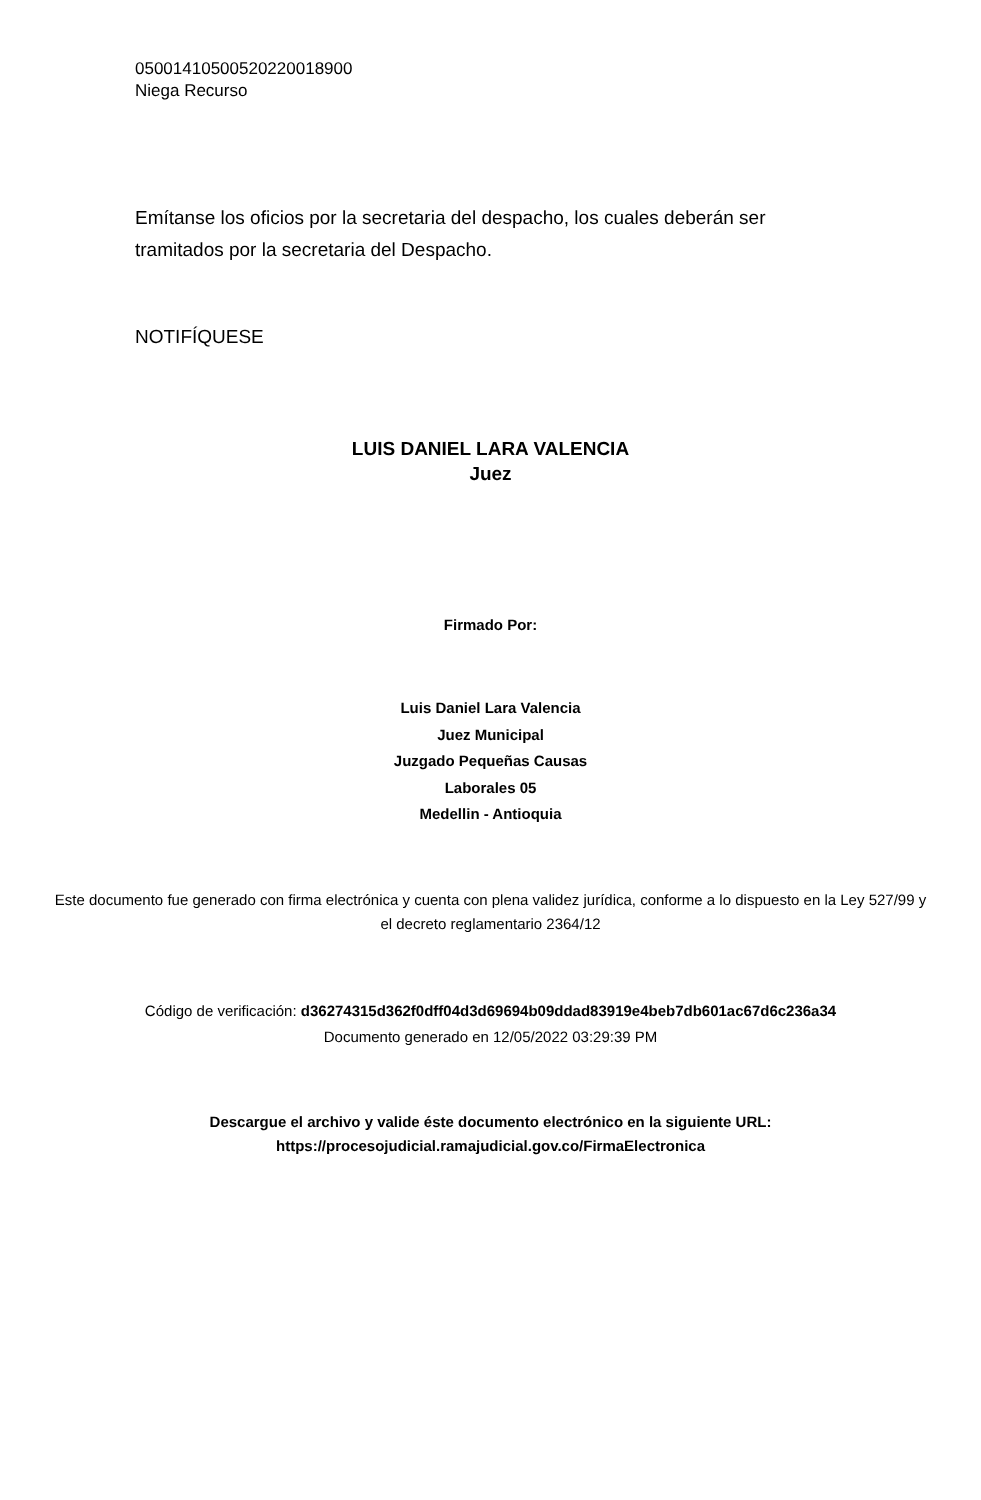05001410500520220018900
Niega Recurso
Emítanse los oficios por la secretaria del despacho, los cuales deberán ser tramitados por la secretaria del Despacho.
NOTIFÍQUESE
LUIS DANIEL LARA VALENCIA
Juez
Firmado Por:
Luis Daniel Lara Valencia
Juez Municipal
Juzgado Pequeñas Causas
Laborales 05
Medellin - Antioquia
Este documento fue generado con firma electrónica y cuenta con plena validez jurídica, conforme a lo dispuesto en la Ley 527/99 y el decreto reglamentario 2364/12
Código de verificación: d36274315d362f0dff04d3d69694b09ddad83919e4beb7db601ac67d6c236a34
Documento generado en 12/05/2022 03:29:39 PM
Descargue el archivo y valide éste documento electrónico en la siguiente URL:
https://procesojudicial.ramajudicial.gov.co/FirmaElectronica